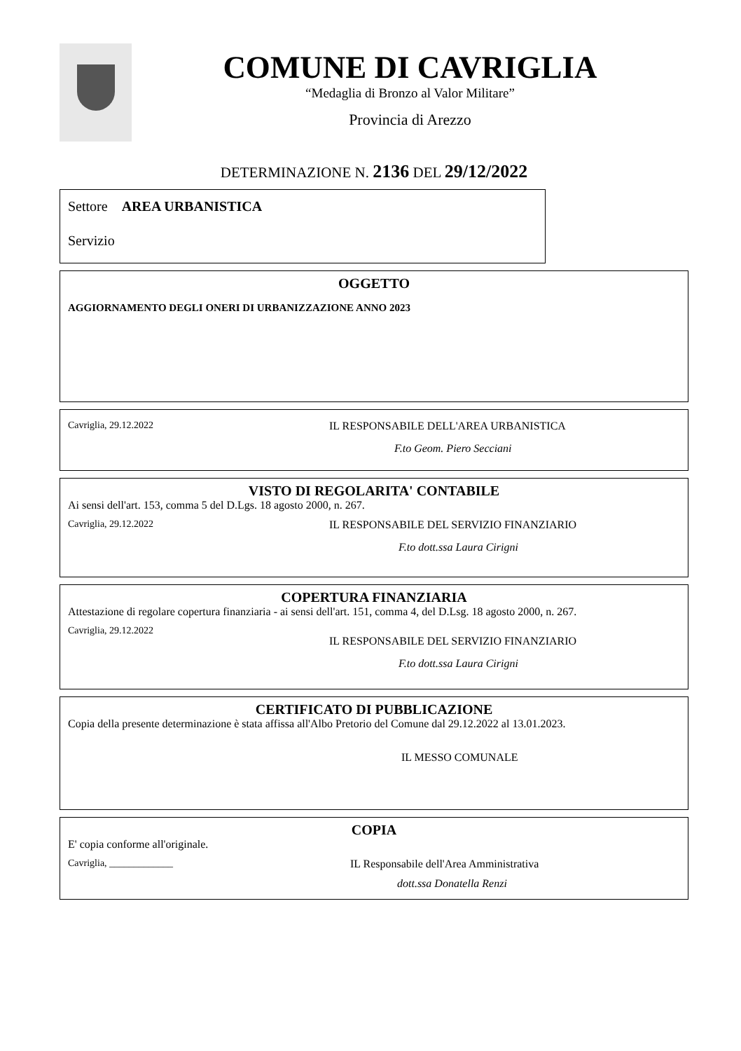COMUNE DI CAVRIGLIA
“Medaglia di Bronzo al Valor Militare”
Provincia di Arezzo
DETERMINAZIONE N. 2136 DEL 29/12/2022
Settore AREA URBANISTICA
Servizio
OGGETTO
AGGIORNAMENTO DEGLI ONERI DI URBANIZZAZIONE ANNO 2023
Cavriglia, 29.12.2022 IL RESPONSABILE DELL'AREA URBANISTICA
F.to Geom. Piero Secciani
VISTO DI REGOLARITA' CONTABILE
Ai sensi dell'art. 153, comma 5 del D.Lgs. 18 agosto 2000, n. 267.
Cavriglia, 29.12.2022 IL RESPONSABILE DEL SERVIZIO FINANZIARIO
F.to dott.ssa Laura Cirigni
COPERTURA FINANZIARIA
Attestazione di regolare copertura finanziaria - ai sensi dell'art. 151, comma 4, del D.Lsg. 18 agosto 2000, n. 267.
Cavriglia, 29.12.2022
IL RESPONSABILE DEL SERVIZIO FINANZIARIO
F.to dott.ssa Laura Cirigni
CERTIFICATO DI PUBBLICAZIONE
Copia della presente determinazione è stata affissa all'Albo Pretorio del Comune dal 29.12.2022 al 13.01.2023.
IL MESSO COMUNALE
COPIA
E' copia conforme all'originale.
Cavriglia, _____________ IL Responsabile dell'Area Amministrativa
dott.ssa Donatella Renzi